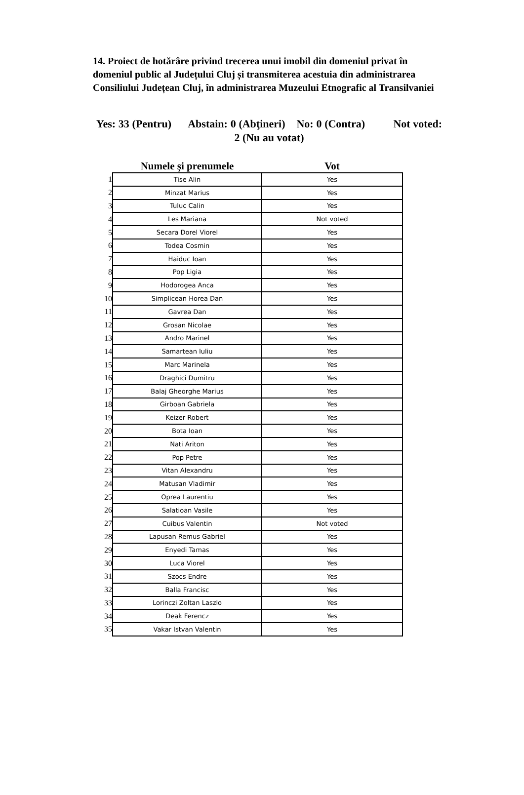14. Proiect de hotărâre privind trecerea unui imobil din domeniul privat în domeniul public al Județului Cluj și transmiterea acestuia din administrarea Consiliului Județean Cluj, în administrarea Muzeului Etnografic al Transilvaniei
Yes: 33 (Pentru) Abstain: 0 (Abţineri) No: 0 (Contra) Not voted: 2 (Nu au votat)
| | Numele şi prenumele | Vot |
| --- | --- | --- |
| 1 | Tise Alin | Yes |
| 2 | Minzat Marius | Yes |
| 3 | Tuluc Calin | Yes |
| 4 | Les Mariana | Not voted |
| 5 | Secara Dorel Viorel | Yes |
| 6 | Todea Cosmin | Yes |
| 7 | Haiduc Ioan | Yes |
| 8 | Pop Ligia | Yes |
| 9 | Hodorogea Anca | Yes |
| 10 | Simplicean Horea Dan | Yes |
| 11 | Gavrea Dan | Yes |
| 12 | Grosan Nicolae | Yes |
| 13 | Andro Marinel | Yes |
| 14 | Samartean Iuliu | Yes |
| 15 | Marc Marinela | Yes |
| 16 | Draghici Dumitru | Yes |
| 17 | Balaj Gheorghe Marius | Yes |
| 18 | Girboan Gabriela | Yes |
| 19 | Keizer Robert | Yes |
| 20 | Bota Ioan | Yes |
| 21 | Nati Ariton | Yes |
| 22 | Pop Petre | Yes |
| 23 | Vitan Alexandru | Yes |
| 24 | Matusan Vladimir | Yes |
| 25 | Oprea Laurentiu | Yes |
| 26 | Salatioan Vasile | Yes |
| 27 | Cuibus Valentin | Not voted |
| 28 | Lapusan Remus Gabriel | Yes |
| 29 | Enyedi Tamas | Yes |
| 30 | Luca Viorel | Yes |
| 31 | Szocs Endre | Yes |
| 32 | Balla Francisc | Yes |
| 33 | Lorinczi Zoltan Laszlo | Yes |
| 34 | Deak Ferencz | Yes |
| 35 | Vakar Istvan Valentin | Yes |